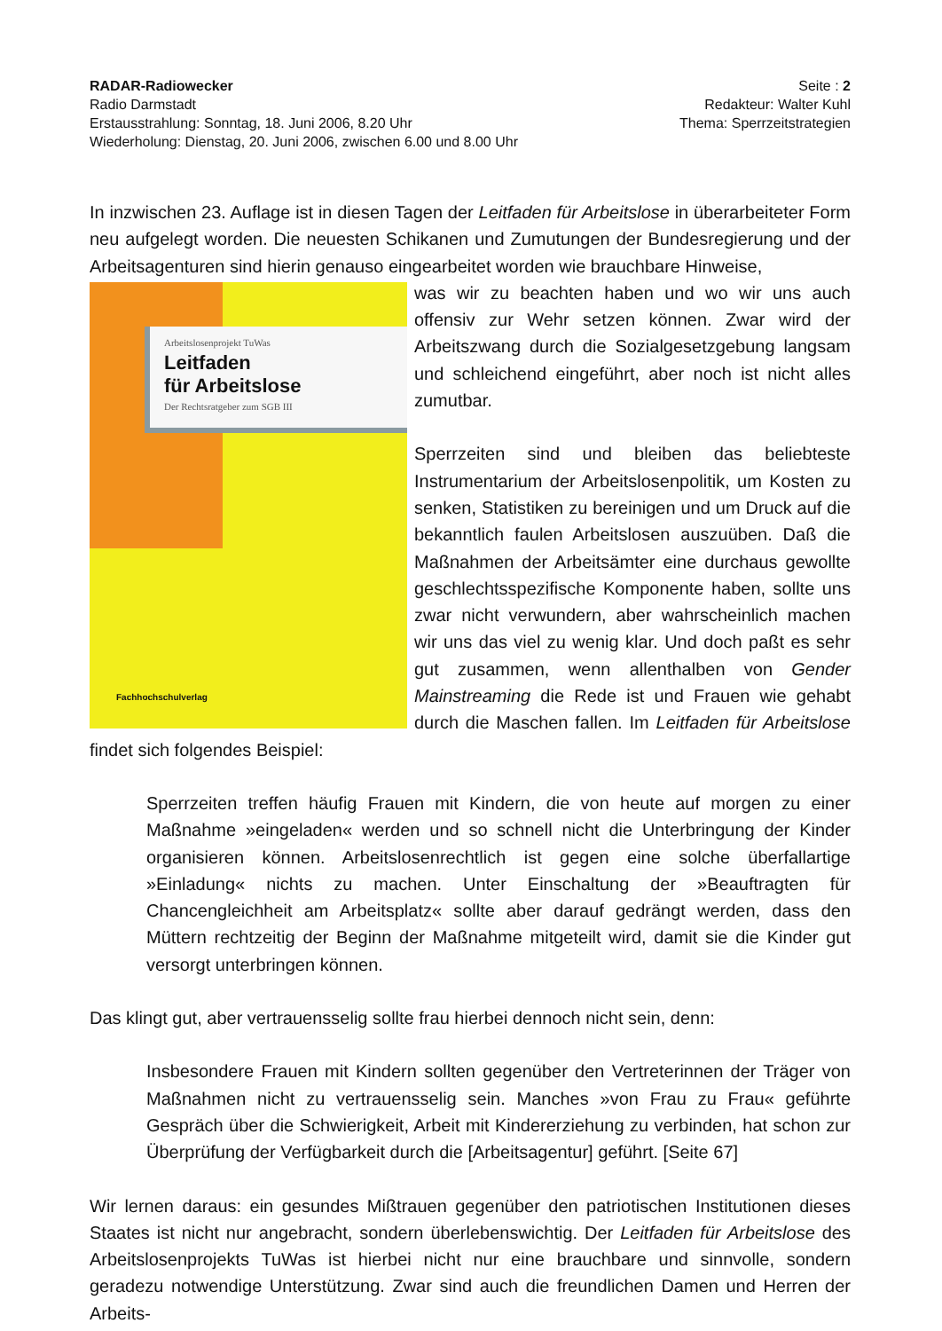RADAR-Radiowecker
Radio Darmstadt
Erstausstrahlung: Sonntag, 18. Juni 2006, 8.20 Uhr
Wiederholung: Dienstag, 20. Juni 2006, zwischen 6.00 und 8.00 Uhr
Seite : 2
Redakteur: Walter Kuhl
Thema: Sperrzeitstrategien
In inzwischen 23. Auflage ist in diesen Tagen der Leitfaden für Arbeitslose in überarbeiteter Form neu aufgelegt worden. Die neuesten Schikanen und Zumutungen der Bundesregierung und der Arbeitsagenturen sind hierin genauso eingearbeitet worden wie brauchbare Hinweise,
Arbeitslosenprojekt TuWas
Leitfaden
für Arbeitslose
Der Rechtsratgeber zum SGB III
Fachhochschulverlag
was wir zu beachten haben und wo wir uns auch offensiv zur Wehr setzen können. Zwar wird der Arbeitszwang durch die Sozialgesetzgebung langsam und schleichend eingeführt, aber noch ist nicht alles zumutbar.
Sperrzeiten sind und bleiben das beliebteste Instrumentarium der Arbeitslosenpolitik, um Kosten zu senken, Statistiken zu bereinigen und um Druck auf die bekanntlich faulen Arbeitslosen auszuüben. Daß die Maßnahmen der Arbeitsämter eine durchaus gewollte geschlechtsspezifische Komponente haben, sollte uns zwar nicht verwundern, aber wahrscheinlich machen wir uns das viel zu wenig klar. Und doch paßt es sehr gut zusammen, wenn allenthalben von Gender Mainstreaming die Rede ist und Frauen wie gehabt durch die Maschen fallen. Im Leitfaden für Arbeitslose findet sich folgendes Beispiel:
Sperrzeiten treffen häufig Frauen mit Kindern, die von heute auf morgen zu einer Maßnahme »eingeladen« werden und so schnell nicht die Unterbringung der Kinder organisieren können. Arbeitslosenrechtlich ist gegen eine solche überfallartige »Einladung« nichts zu machen. Unter Einschaltung der »Beauftragten für Chancengleichheit am Arbeitsplatz« sollte aber darauf gedrängt werden, dass den Müttern rechtzeitig der Beginn der Maßnahme mitgeteilt wird, damit sie die Kinder gut versorgt unterbringen können.
Das klingt gut, aber vertrauensselig sollte frau hierbei dennoch nicht sein, denn:
Insbesondere Frauen mit Kindern sollten gegenüber den Vertreterinnen der Träger von Maßnahmen nicht zu vertrauensselig sein. Manches »von Frau zu Frau« geführte Gespräch über die Schwierigkeit, Arbeit mit Kindererziehung zu verbinden, hat schon zur Überprüfung der Verfügbarkeit durch die [Arbeitsagentur] geführt. [Seite 67]
Wir lernen daraus: ein gesundes Mißtrauen gegenüber den patriotischen Institutionen dieses Staates ist nicht nur angebracht, sondern überlebenswichtig. Der Leitfaden für Arbeitslose des Arbeitslosenprojekts TuWas ist hierbei nicht nur eine brauchbare und sinnvolle, sondern geradezu notwendige Unterstützung. Zwar sind auch die freundlichen Damen und Herren der Arbeits-